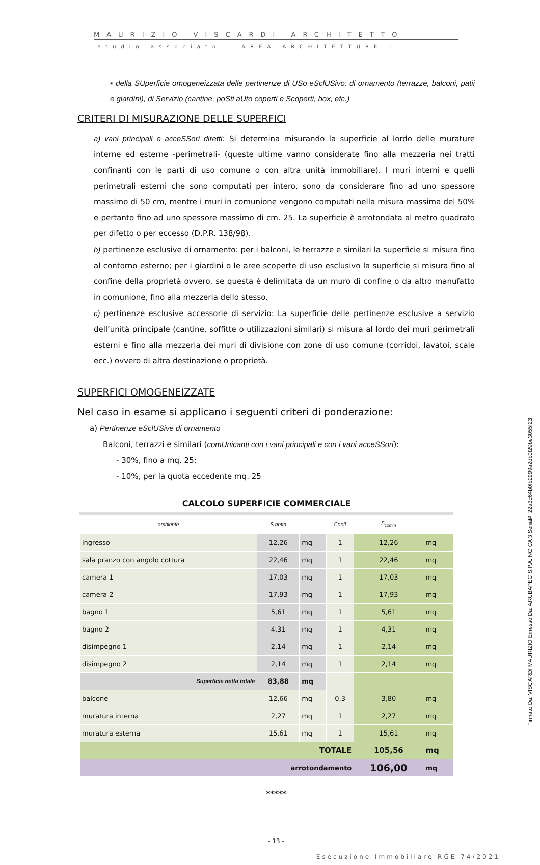MAURIZIO VISCARDI ARCHITETTO
studio associato – AREA ARCHITETTURE -
▪ della SUperficie omogeneizzata delle pertinenze di USo eSclUSivo: di ornamento (terrazze, balconi, patii e giardini), di Servizio (cantine, poSti aUto coperti e Scoperti, box, etc.)
CRITERI DI MISURAZIONE DELLE SUPERFICI
a) vani principali e acceSSori diretti: Si determina misurando la superficie al lordo delle murature interne ed esterne -perimetrali- (queste ultime vanno considerate fino alla mezzeria nei tratti confinanti con le parti di uso comune o con altra unità immobiliare). I muri interni e quelli perimetrali esterni che sono computati per intero, sono da considerare fino ad uno spessore massimo di 50 cm, mentre i muri in comunione vengono computati nella misura massima del 50% e pertanto fino ad uno spessore massimo di cm. 25. La superficie è arrotondata al metro quadrato per difetto o per eccesso (D.P.R. 138/98).
b) pertinenze esclusive di ornamento: per i balconi, le terrazze e similari la superficie si misura fino al contorno esterno; per i giardini o le aree scoperte di uso esclusivo la superficie si misura fino al confine della proprietà ovvero, se questa è delimitata da un muro di confine o da altro manufatto in comunione, fino alla mezzeria dello stesso.
c) pertinenze esclusive accessorie di servizio: La superficie delle pertinenze esclusive a servizio dell’unità principale (cantine, soffitte o utilizzazioni similari) si misura al lordo dei muri perimetrali esterni e fino alla mezzeria dei muri di divisione con zone di uso comune (corridoi, lavatoi, scale ecc.) ovvero di altra destinazione o proprietà.
SUPERFICI OMOGENEIZZATE
Nel caso in esame si applicano i seguenti criteri di ponderazione:
a) Pertinenze eSclUSive di ornamento
Balconi, terrazzi e similari (comUnicanti con i vani principali e con i vani acceSSori):
- 30%, fino a mq. 25;
- 10%, per la quota eccedente mq. 25
| CALCOLO SUPERFICIE COMMERCIALE | | | | | |
| ambiente | S netta | | Coeff | S<sub>comm</sub> | |
| ingresso | 12,26 | mq | 1 | 12,26 | mq |
| sala pranzo con angolo cottura | 22,46 | mq | 1 | 22,46 | mq |
| camera 1 | 17,03 | mq | 1 | 17,03 | mq |
| camera 2 | 17,93 | mq | 1 | 17,93 | mq |
| bagno 1 | 5,61 | mq | 1 | 5,61 | mq |
| bagno 2 | 4,31 | mq | 1 | 4,31 | mq |
| disimpegno 1 | 2,14 | mq | 1 | 2,14 | mq |
| disimpegno 2 | 2,14 | mq | 1 | 2,14 | mq |
| Superficie netta totale | 83,88 | mq | | | |
| balcone | 12,66 | mq | 0,3 | 3,80 | mq |
| muratura interna | 2,27 | mq | 1 | 2,27 | mq |
| muratura esterna | 15,61 | mq | 1 | 15,61 | mq |
| TOTALE | | | | 105,56 | mq |
| arrotondamento | | | | 106,00 | mq |
*****
- 13 -
Esecuzione Immobiliare RGE 74/2021
Firmato Da: VISCARDI MAURIZIO Emesso Da: ARUBAPEC S.P.A. NG CA 3 Serial#: 22a3c64b0fb2999a2db0f29be3055f23